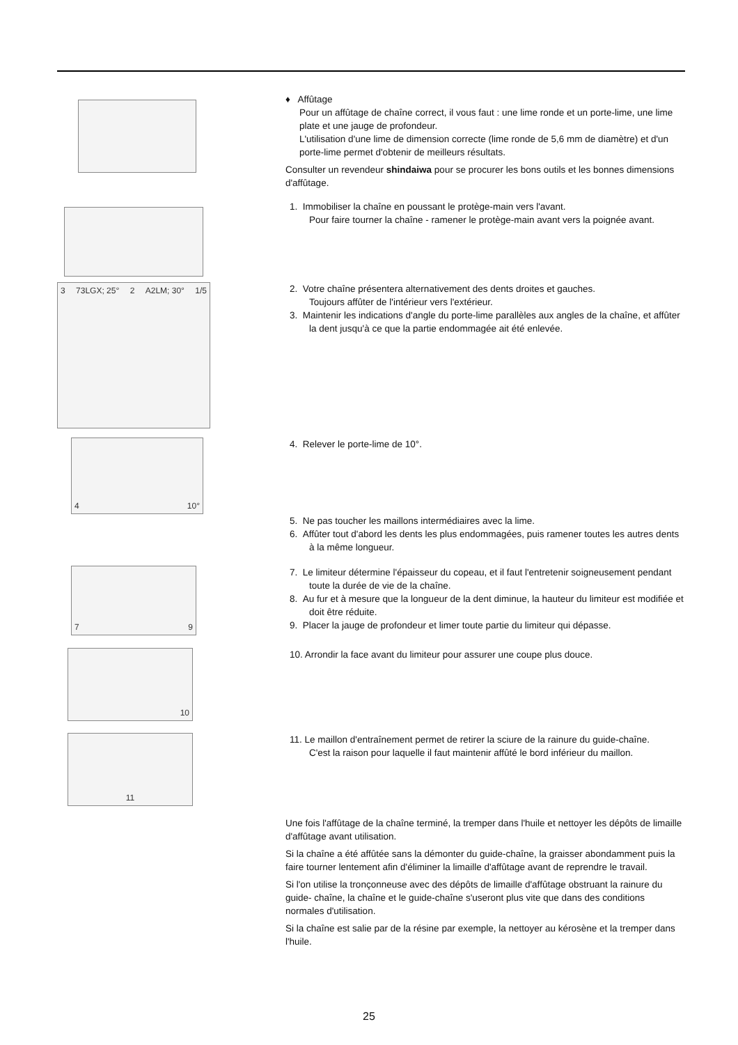♦ Affûtage
Pour un affûtage de chaîne correct, il vous faut : une lime ronde et un porte-lime, une lime plate et une jauge de profondeur.
L'utilisation d'une lime de dimension correcte (lime ronde de 5,6 mm de diamètre) et d'un porte-lime permet d'obtenir de meilleurs résultats.
Consulter un revendeur shindaiwa pour se procurer les bons outils et les bonnes dimensions d'affûtage.
1. Immobiliser la chaîne en poussant le protège-main vers l'avant.
Pour faire tourner la chaîne - ramener le protège-main avant vers la poignée avant.
3 73LGX; 25° 2 A2LM; 30° 1/5
2. Votre chaîne présentera alternativement des dents droites et gauches.
Toujours affûter de l'intérieur vers l'extérieur.
3. Maintenir les indications d'angle du porte-lime parallèles aux angles de la chaîne, et affûter la dent jusqu'à ce que la partie endommagée ait été enlevée.
4 10°
4. Relever le porte-lime de 10°.
5. Ne pas toucher les maillons intermédiaires avec la lime.
6. Affûter tout d'abord les dents les plus endommagées, puis ramener toutes les autres dents à la même longueur.
7 9
7. Le limiteur détermine l'épaisseur du copeau, et il faut l'entretenir soigneusement pendant toute la durée de vie de la chaîne.
8. Au fur et à mesure que la longueur de la dent diminue, la hauteur du limiteur est modifiée et doit être réduite.
9. Placer la jauge de profondeur et limer toute partie du limiteur qui dépasse.
10
10. Arrondir la face avant du limiteur pour assurer une coupe plus douce.
11
11. Le maillon d'entraînement permet de retirer la sciure de la rainure du guide-chaîne.
C'est la raison pour laquelle il faut maintenir affûté le bord inférieur du maillon.
Une fois l'affûtage de la chaîne terminé, la tremper dans l'huile et nettoyer les dépôts de limaille d'affûtage avant utilisation.
Si la chaîne a été affûtée sans la démonter du guide-chaîne, la graisser abondamment puis la faire tourner lentement afin d'éliminer la limaille d'affûtage avant de reprendre le travail.
Si l'on utilise la tronçonneuse avec des dépôts de limaille d'affûtage obstruant la rainure du guide- chaîne, la chaîne et le guide-chaîne s'useront plus vite que dans des conditions normales d'utilisation.
Si la chaîne est salie par de la résine par exemple, la nettoyer au kérosène et la tremper dans l'huile.
25